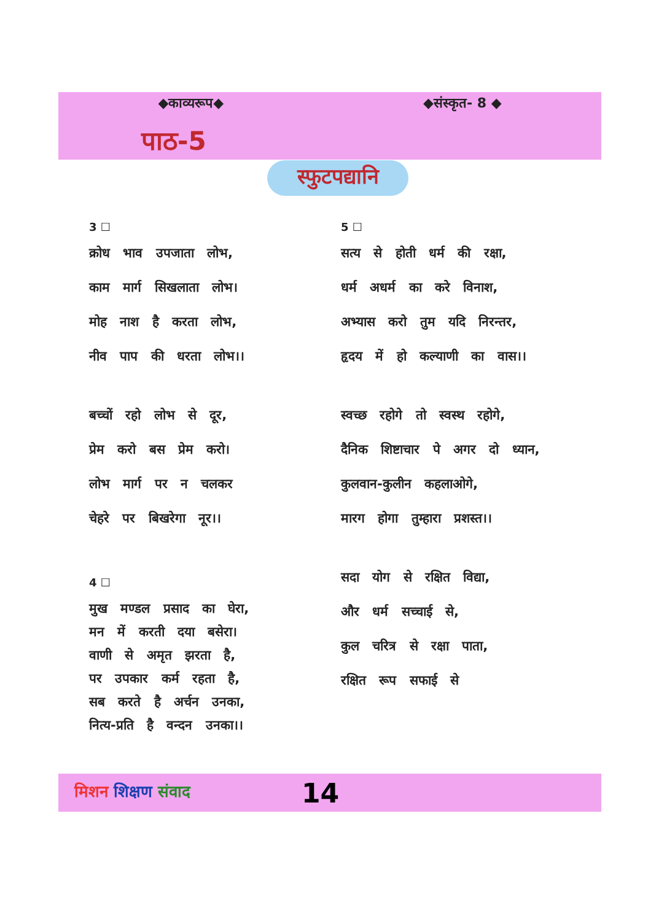◆काव्यरूप◆ ◆संस्कृत- 8 ◆
पाठ-5
स्फुटपद्यानि
3 ☐
क्रोध भाव उपजाता लोभ,
काम मार्ग सिखलाता लोभ।
मोह नाश है करता लोभ,
नीव पाप की धरता लोभ।।
बच्चों रहो लोभ से दूर,
प्रेम करो बस प्रेम करो।
लोभ मार्ग पर न चलकर
चेहरे पर बिखरेगा नूर।।
4 ☐
मुख मण्डल प्रसाद का घेरा,
मन में करती दया बसेरा।
वाणी से अमृत झरता है,
पर उपकार कर्म रहता है,
सब करते है अर्चन उनका,
नित्य-प्रति है वन्दन उनका।।
5 ☐
सत्य से होती धर्म की रक्षा,
धर्म अधर्म का करे विनाश,
अभ्यास करो तुम यदि निरन्तर,
हृदय में हो कल्याणी का वास।।
स्वच्छ रहोगे तो स्वस्थ रहोगे,
दैनिक शिष्टाचार पे अगर दो ध्यान,
कुलवान-कुलीन कहलाओगे,
मारग होगा तुम्हारा प्रशस्त।।
सदा योग से रक्षित विद्या,
और धर्म सच्चाई से,
कुल चरित्र से रक्षा पाता,
रक्षित रूप सफाई से
मिशन शिक्षण संवाद 14